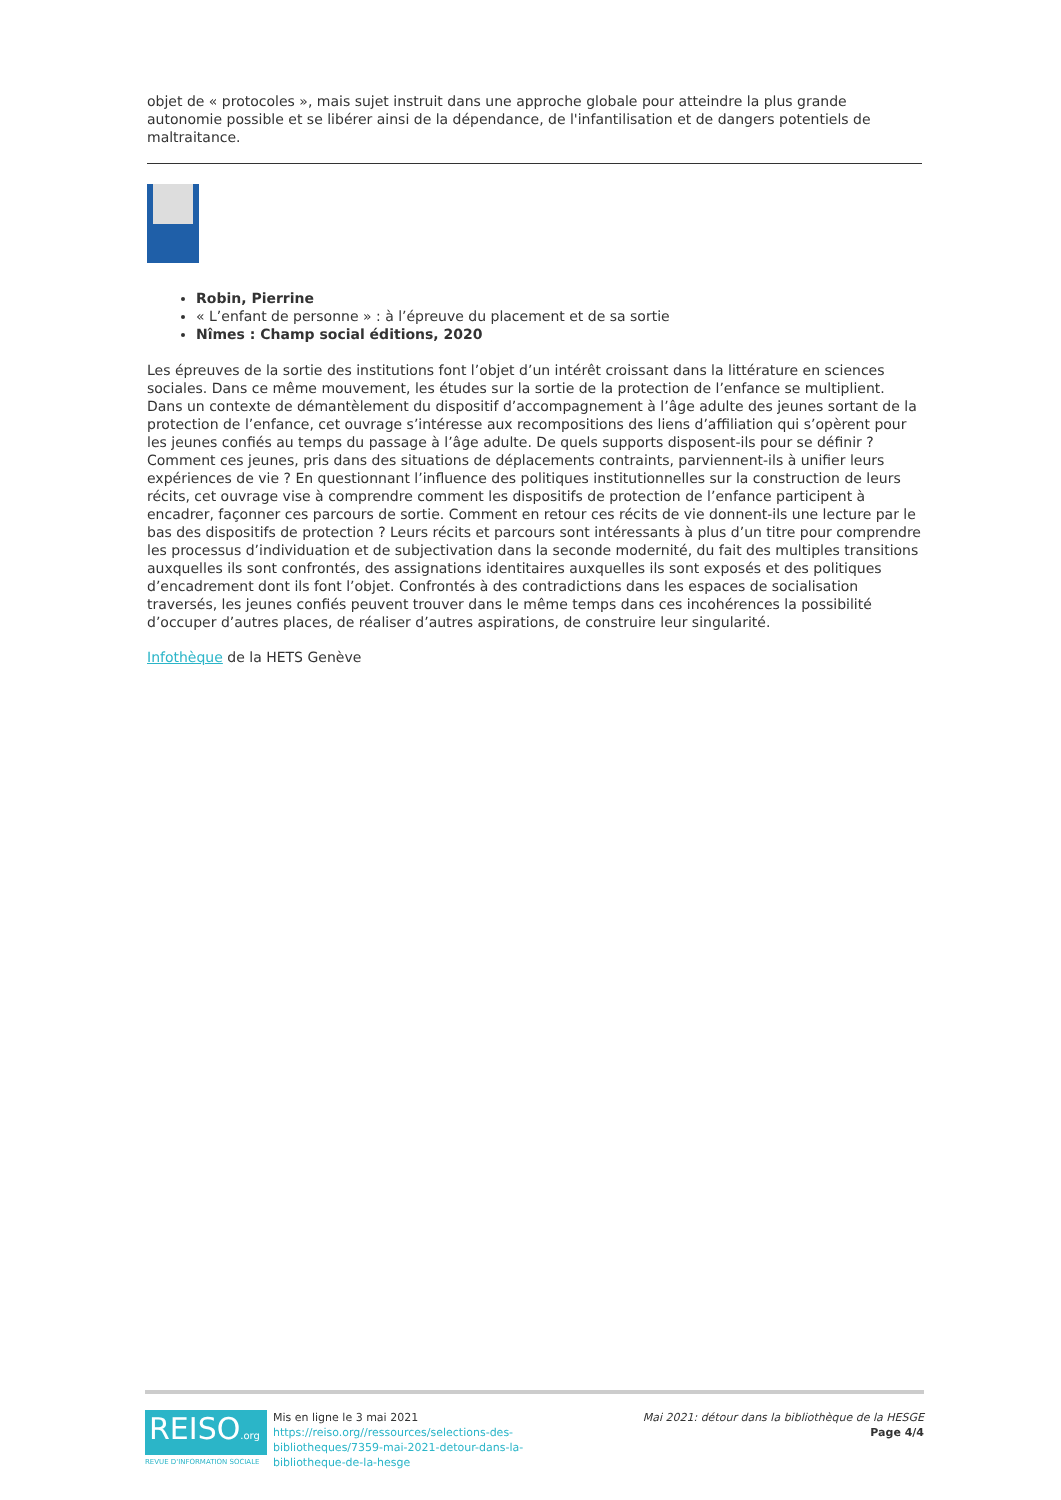objet de « protocoles », mais sujet instruit dans une approche globale pour atteindre la plus grande autonomie possible et se libérer ainsi de la dépendance, de l'infantilisation et de dangers potentiels de maltraitance.
Robin, Pierrine
« L’enfant de personne » : à l’épreuve du placement et de sa sortie
Nîmes : Champ social éditions, 2020
Les épreuves de la sortie des institutions font l’objet d’un intérêt croissant dans la littérature en sciences sociales. Dans ce même mouvement, les études sur la sortie de la protection de l’enfance se multiplient. Dans un contexte de démantèlement du dispositif d’accompagnement à l’âge adulte des jeunes sortant de la protection de l’enfance, cet ouvrage s’intéresse aux recompositions des liens d’affiliation qui s’opèrent pour les jeunes confiés au temps du passage à l’âge adulte. De quels supports disposent-ils pour se définir ? Comment ces jeunes, pris dans des situations de déplacements contraints, parviennent-ils à unifier leurs expériences de vie ? En questionnant l’influence des politiques institutionnelles sur la construction de leurs récits, cet ouvrage vise à comprendre comment les dispositifs de protection de l’enfance participent à encadrer, façonner ces parcours de sortie. Comment en retour ces récits de vie donnent-ils une lecture par le bas des dispositifs de protection ? Leurs récits et parcours sont intéressants à plus d’un titre pour comprendre les processus d’individuation et de subjectivation dans la seconde modernité, du fait des multiples transitions auxquelles ils sont confrontés, des assignations identitaires auxquelles ils sont exposés et des politiques d’encadrement dont ils font l’objet. Confrontés à des contradictions dans les espaces de socialisation traversés, les jeunes confiés peuvent trouver dans le même temps dans ces incohérences la possibilité d’occuper d’autres places, de réaliser d’autres aspirations, de construire leur singularité.
Infothèque de la HETS Genève
REISO.org
REVUE D'INFORMATION SOCIALE
Mis en ligne le 3 mai 2021
https://reiso.org//ressources/selections-des-bibliotheques/7359-mai-2021-detour-dans-la-bibliotheque-de-la-hesge
Mai 2021: détour dans la bibliothèque de la HESGE
Page 4/4